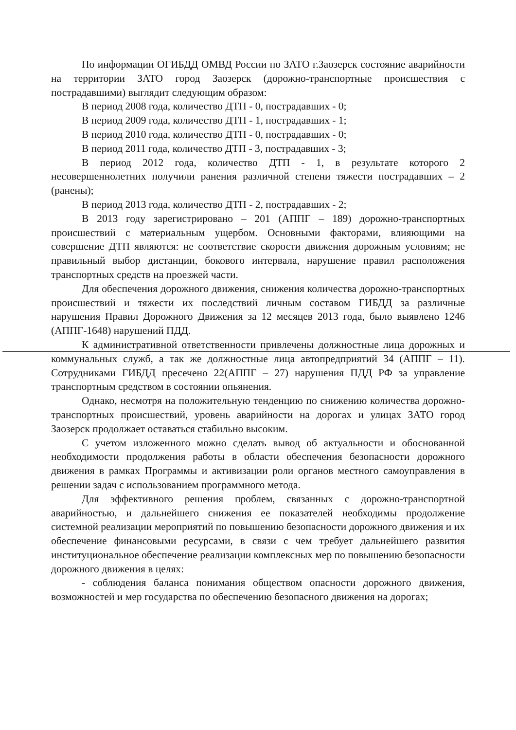По информации ОГИБДД ОМВД России по ЗАТО г.Заозерск состояние аварийности на территории ЗАТО город Заозерск (дорожно-транспортные происшествия с пострадавшими) выглядит следующим образом:
В период 2008 года, количество ДТП - 0, пострадавших - 0;
В период 2009 года, количество ДТП - 1, пострадавших - 1;
В период 2010 года, количество ДТП - 0, пострадавших - 0;
В период 2011 года, количество ДТП - 3, пострадавших - 3;
В период 2012 года, количество ДТП - 1, в результате которого 2 несовершеннолетних получили ранения различной степени тяжести пострадавших – 2 (ранены);
В период 2013 года, количество ДТП - 2, пострадавших - 2;
В 2013 году зарегистрировано – 201 (АППГ – 189) дорожно-транспортных происшествий с материальным ущербом. Основными факторами, влияющими на совершение ДТП являются: не соответствие скорости движения дорожным условиям; не правильный выбор дистанции, бокового интервала, нарушение правил расположения транспортных средств на проезжей части.
Для обеспечения дорожного движения, снижения количества дорожно-транспортных происшествий и тяжести их последствий личным составом ГИБДД за различные нарушения Правил Дорожного Движения за 12 месяцев 2013 года, было выявлено 1246 (АППГ-1648) нарушений ПДД.
К административной ответственности привлечены должностные лица дорожных и коммунальных служб, а так же должностные лица автопредприятий 34 (АППГ – 11). Сотрудниками ГИБДД пресечено 22(АППГ – 27) нарушения ПДД РФ за управление транспортным средством в состоянии опьянения.
Однако, несмотря на положительную тенденцию по снижению количества дорожно-транспортных происшествий, уровень аварийности на дорогах и улицах ЗАТО город Заозерск продолжает оставаться стабильно высоким.
С учетом изложенного можно сделать вывод об актуальности и обоснованной необходимости продолжения работы в области обеспечения безопасности дорожного движения в рамках Программы и активизации роли органов местного самоуправления в решении задач с использованием программного метода.
Для эффективного решения проблем, связанных с дорожно-транспортной аварийностью, и дальнейшего снижения ее показателей необходимы продолжение системной реализации мероприятий по повышению безопасности дорожного движения и их обеспечение финансовыми ресурсами, в связи с чем требует дальнейшего развития институциональное обеспечение реализации комплексных мер по повышению безопасности дорожного движения в целях:
- соблюдения баланса понимания обществом опасности дорожного движения, возможностей и мер государства по обеспечению безопасного движения на дорогах;